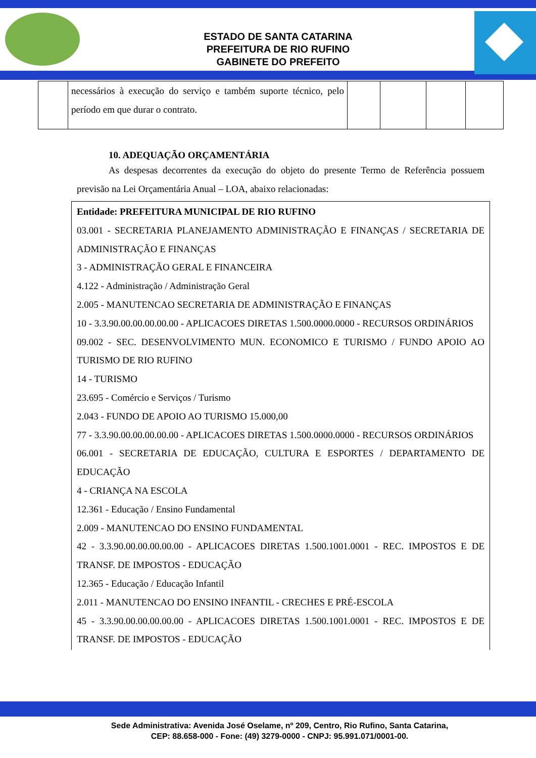ESTADO DE SANTA CATARINA
PREFEITURA DE RIO RUFINO
GABINETE DO PREFEITO
| | necessários à execução do serviço e também suporte técnico, pelo período em que durar o contrato. | | | | |
10. ADEQUAÇÃO ORÇAMENTÁRIA
As despesas decorrentes da execução do objeto do presente Termo de Referência possuem previsão na Lei Orçamentária Anual – LOA, abaixo relacionadas:
Entidade: PREFEITURA MUNICIPAL DE RIO RUFINO
03.001 - SECRETARIA PLANEJAMENTO ADMINISTRAÇÃO E FINANÇAS / SECRETARIA DE ADMINISTRAÇÃO E FINANÇAS
3 - ADMINISTRAÇÃO GERAL E FINANCEIRA
4.122 - Administração / Administração Geral
2.005 - MANUTENCAO SECRETARIA DE ADMINISTRAÇÃO E FINANÇAS
10 - 3.3.90.00.00.00.00.00 - APLICACOES DIRETAS 1.500.0000.0000 - RECURSOS ORDINÁRIOS
09.002 - SEC. DESENVOLVIMENTO MUN. ECONOMICO E TURISMO / FUNDO APOIO AO TURISMO DE RIO RUFINO
14 - TURISMO
23.695 - Comércio e Serviços / Turismo
2.043 - FUNDO DE APOIO AO TURISMO 15.000,00
77 - 3.3.90.00.00.00.00.00 - APLICACOES DIRETAS 1.500.0000.0000 - RECURSOS ORDINÁRIOS
06.001 - SECRETARIA DE EDUCAÇÃO, CULTURA E ESPORTES / DEPARTAMENTO DE EDUCAÇÃO
4 - CRIANÇA NA ESCOLA
12.361 - Educação / Ensino Fundamental
2.009 - MANUTENCAO DO ENSINO FUNDAMENTAL
42 - 3.3.90.00.00.00.00.00 - APLICACOES DIRETAS 1.500.1001.0001 - REC. IMPOSTOS E DE TRANSF. DE IMPOSTOS - EDUCAÇÃO
12.365 - Educação / Educação Infantil
2.011 - MANUTENCAO DO ENSINO INFANTIL - CRECHES E PRÉ-ESCOLA
45 - 3.3.90.00.00.00.00.00 - APLICACOES DIRETAS 1.500.1001.0001 - REC. IMPOSTOS E DE TRANSF. DE IMPOSTOS - EDUCAÇÃO
Sede Administrativa: Avenida José Oselame, nº 209, Centro, Rio Rufino, Santa Catarina,
CEP: 88.658-000 - Fone: (49) 3279-0000 - CNPJ: 95.991.071/0001-00.